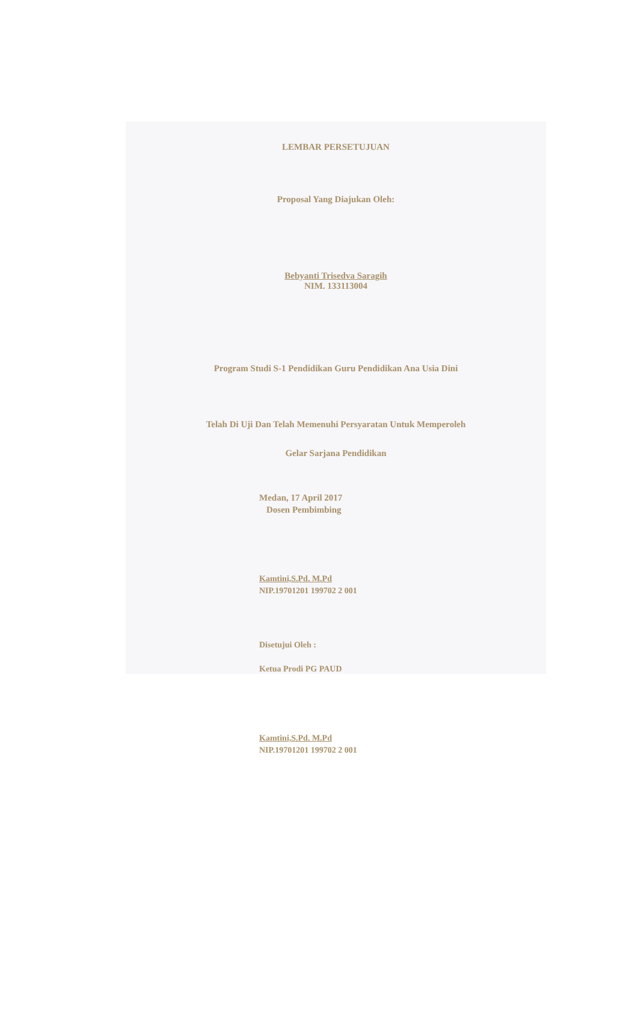LEMBAR PERSETUJUAN
Proposal Yang Diajukan Oleh:
Bebyanti Trisedva Saragih
NIM. 133113004
Program Studi S-1 Pendidikan Guru Pendidikan Ana Usia Dini
Telah Di Uji Dan Telah Memenuhi Persyaratan Untuk Memperoleh
Gelar Sarjana Pendidikan
Medan, 17 April 2017
Dosen Pembimbing
Kamtini,S.Pd. M.Pd
NIP.19701201 199702 2 001
Disetujui Oleh :
Ketua Prodi PG PAUD
Kamtini,S.Pd. M.Pd
NIP.19701201 199702 2 001